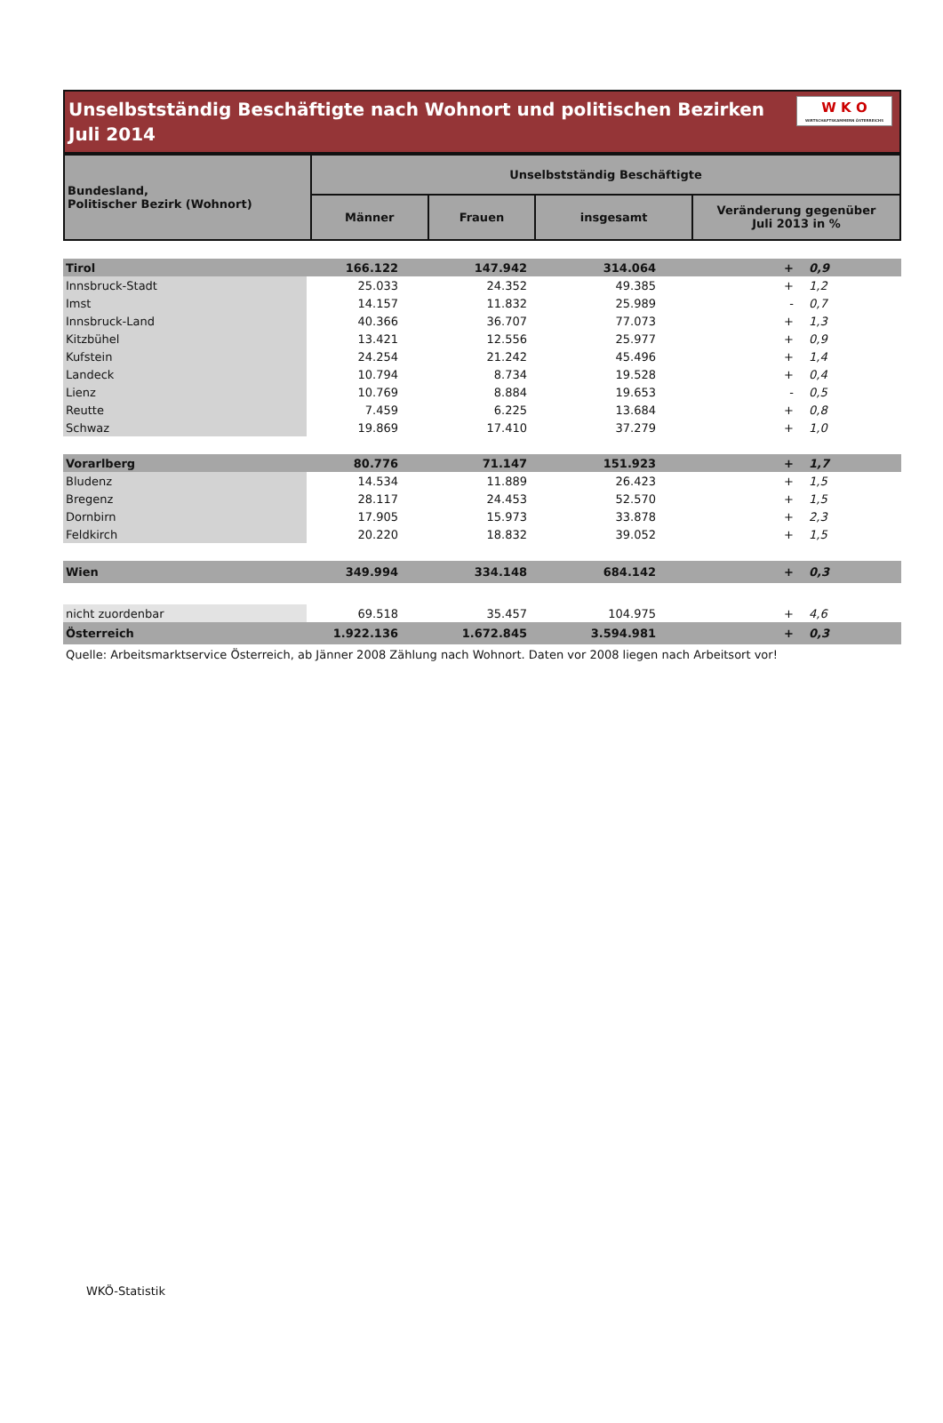Unselbstständig Beschäftigte nach Wohnort und politischen Bezirken
Juli 2014
W K O
WIRTSCHAFTSKAMMERN ÖSTERREICHS
| Bundesland, Politischer Bezirk (Wohnort) | Unselbstständig Beschäftigte | | | |
| --- | --- | --- | --- | --- |
| | Männer | Frauen | insgesamt | Veränderung gegenüber Juli 2013 in % |
| Tirol | 166.122 | 147.942 | 314.064 | + | 0,9 |
| Innsbruck-Stadt | 25.033 | 24.352 | 49.385 | + | 1,2 |
| Imst | 14.157 | 11.832 | 25.989 | - | 0,7 |
| Innsbruck-Land | 40.366 | 36.707 | 77.073 | + | 1,3 |
| Kitzbühel | 13.421 | 12.556 | 25.977 | + | 0,9 |
| Kufstein | 24.254 | 21.242 | 45.496 | + | 1,4 |
| Landeck | 10.794 | 8.734 | 19.528 | + | 0,4 |
| Lienz | 10.769 | 8.884 | 19.653 | - | 0,5 |
| Reutte | 7.459 | 6.225 | 13.684 | + | 0,8 |
| Schwaz | 19.869 | 17.410 | 37.279 | + | 1,0 |
| Vorarlberg | 80.776 | 71.147 | 151.923 | + | 1,7 |
| Bludenz | 14.534 | 11.889 | 26.423 | + | 1,5 |
| Bregenz | 28.117 | 24.453 | 52.570 | + | 1,5 |
| Dornbirn | 17.905 | 15.973 | 33.878 | + | 2,3 |
| Feldkirch | 20.220 | 18.832 | 39.052 | + | 1,5 |
| Wien | 349.994 | 334.148 | 684.142 | + | 0,3 |
| nicht zuordenbar | 69.518 | 35.457 | 104.975 | + | 4,6 |
| Österreich | 1.922.136 | 1.672.845 | 3.594.981 | + | 0,3 |
Quelle: Arbeitsmarktservice Österreich, ab Jänner 2008 Zählung nach Wohnort. Daten vor 2008 liegen nach Arbeitsort vor!
WKÖ-Statistik